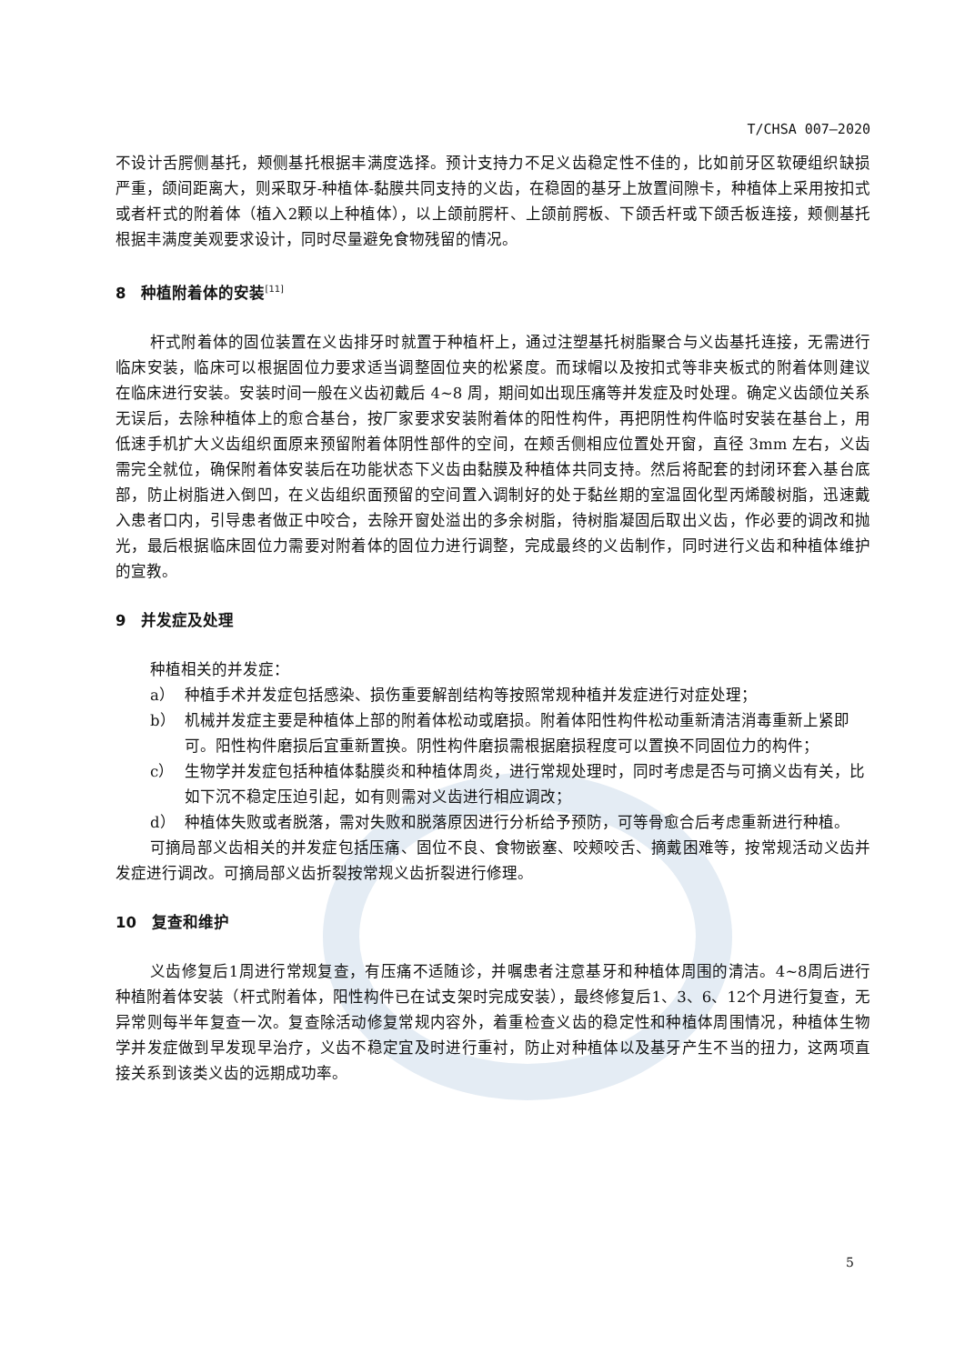T/CHSA 007—2020
不设计舌腭侧基托，颊侧基托根据丰满度选择。预计支持力不足义齿稳定性不佳的，比如前牙区软硬组织缺损严重，颌间距离大，则采取牙-种植体-黏膜共同支持的义齿，在稳固的基牙上放置间隙卡，种植体上采用按扣式或者杆式的附着体（植入2颗以上种植体），以上颌前腭杆、上颌前腭板、下颌舌杆或下颌舌板连接，颊侧基托根据丰满度美观要求设计，同时尽量避免食物残留的情况。
8　种植附着体的安装<sup>[11]</sup>
杆式附着体的固位装置在义齿排牙时就置于种植杆上，通过注塑基托树脂聚合与义齿基托连接，无需进行临床安装，临床可以根据固位力要求适当调整固位夹的松紧度。而球帽以及按扣式等非夹板式的附着体则建议在临床进行安装。安装时间一般在义齿初戴后 4~8 周，期间如出现压痛等并发症及时处理。确定义齿颌位关系无误后，去除种植体上的愈合基台，按厂家要求安装附着体的阳性构件，再把阴性构件临时安装在基台上，用低速手机扩大义齿组织面原来预留附着体阴性部件的空间，在颊舌侧相应位置处开窗，直径 3mm 左右，义齿需完全就位，确保附着体安装后在功能状态下义齿由黏膜及种植体共同支持。然后将配套的封闭环套入基台底部，防止树脂进入倒凹，在义齿组织面预留的空间置入调制好的处于黏丝期的室温固化型丙烯酸树脂，迅速戴入患者口内，引导患者做正中咬合，去除开窗处溢出的多余树脂，待树脂凝固后取出义齿，作必要的调改和抛光，最后根据临床固位力需要对附着体的固位力进行调整，完成最终的义齿制作，同时进行义齿和种植体维护的宣教。
9　并发症及处理
种植相关的并发症：
a） 种植手术并发症包括感染、损伤重要解剖结构等按照常规种植并发症进行对症处理；
b） 机械并发症主要是种植体上部的附着体松动或磨损。附着体阳性构件松动重新清洁消毒重新上紧即可。阳性构件磨损后宜重新置换。阴性构件磨损需根据磨损程度可以置换不同固位力的构件；
c） 生物学并发症包括种植体黏膜炎和种植体周炎，进行常规处理时，同时考虑是否与可摘义齿有关，比如下沉不稳定压迫引起，如有则需对义齿进行相应调改；
d） 种植体失败或者脱落，需对失败和脱落原因进行分析给予预防，可等骨愈合后考虑重新进行种植。
可摘局部义齿相关的并发症包括压痛、固位不良、食物嵌塞、咬颊咬舌、摘戴困难等，按常规活动义齿并发症进行调改。可摘局部义齿折裂按常规义齿折裂进行修理。
10　复查和维护
义齿修复后1周进行常规复查，有压痛不适随诊，并嘱患者注意基牙和种植体周围的清洁。4~8周后进行种植附着体安装（杆式附着体，阳性构件已在试支架时完成安装），最终修复后1、3、6、12个月进行复查，无异常则每半年复查一次。复查除活动修复常规内容外，着重检查义齿的稳定性和种植体周围情况，种植体生物学并发症做到早发现早治疗，义齿不稳定宜及时进行重衬，防止对种植体以及基牙产生不当的扭力，这两项直接关系到该类义齿的远期成功率。
5